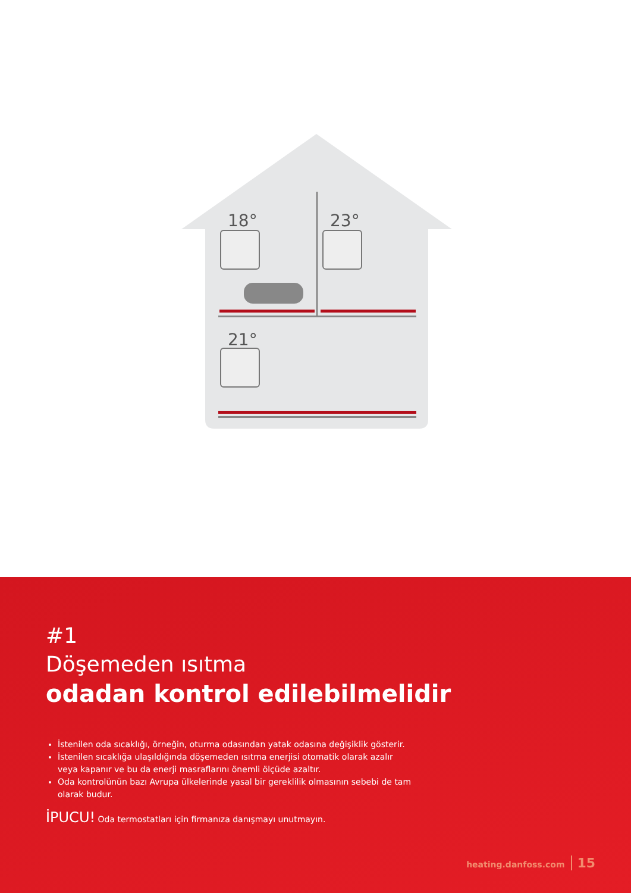18°
23°
21°
#1
Döşemeden ısıtma
odadan kontrol edilebilmelidir
İstenilen oda sıcaklığı, örneğin, oturma odasından yatak odasına değişiklik gösterir.
İstenilen sıcaklığa ulaşıldığında döşemeden ısıtma enerjisi otomatik olarak azalır veya kapanır ve bu da enerji masraflarını önemli ölçüde azaltır.
Oda kontrolünün bazı Avrupa ülkelerinde yasal bir gereklilik olmasının sebebi de tam olarak budur.
İPUCU! Oda termostatları için firmanıza danışmayı unutmayın.
heating.danfoss.com 15